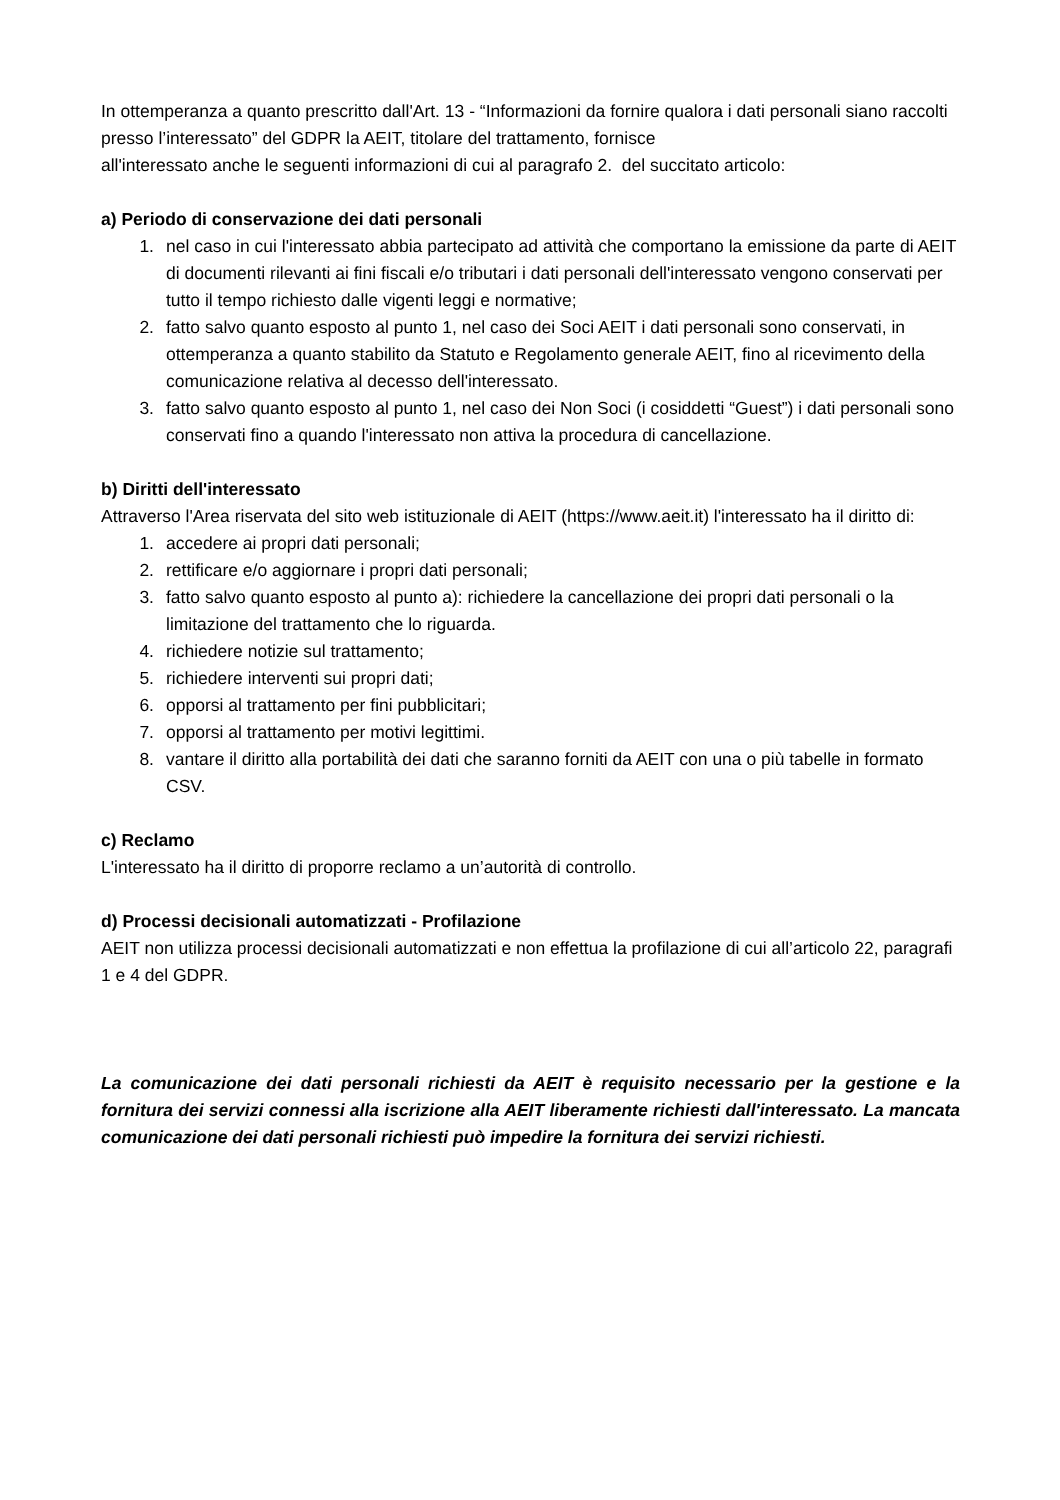In ottemperanza a quanto prescritto dall'Art. 13 - “Informazioni da fornire qualora i dati personali siano raccolti presso l’interessato” del GDPR la AEIT, titolare del trattamento, fornisce
all'interessato anche le seguenti informazioni di cui al paragrafo 2. del succitato articolo:
a) Periodo di conservazione dei dati personali
1. nel caso in cui l'interessato abbia partecipato ad attività che comportano la emissione da parte di AEIT di documenti rilevanti ai fini fiscali e/o tributari i dati personali dell'interessato vengono conservati per tutto il tempo richiesto dalle vigenti leggi e normative;
2. fatto salvo quanto esposto al punto 1, nel caso dei Soci AEIT i dati personali sono conservati, in ottemperanza a quanto stabilito da Statuto e Regolamento generale AEIT, fino al ricevimento della comunicazione relativa al decesso dell'interessato.
3. fatto salvo quanto esposto al punto 1, nel caso dei Non Soci (i cosiddetti “Guest”) i dati personali sono conservati fino a quando l'interessato non attiva la procedura di cancellazione.
b) Diritti dell'interessato
Attraverso l'Area riservata del sito web istituzionale di AEIT (https://www.aeit.it) l'interessato ha il diritto di:
1. accedere ai propri dati personali;
2. rettificare e/o aggiornare i propri dati personali;
3. fatto salvo quanto esposto al punto a): richiedere la cancellazione dei propri dati personali o la limitazione del trattamento che lo riguarda.
4. richiedere notizie sul trattamento;
5. richiedere interventi sui propri dati;
6. opporsi al trattamento per fini pubblicitari;
7. opporsi al trattamento per motivi legittimi.
8. vantare il diritto alla portabilità dei dati che saranno forniti da AEIT con una o più tabelle in formato CSV.
c) Reclamo
L'interessato ha il diritto di proporre reclamo a un’autorità di controllo.
d) Processi decisionali automatizzati - Profilazione
AEIT non utilizza processi decisionali automatizzati e non effettua la profilazione di cui all’articolo 22, paragrafi 1 e 4 del GDPR.
La comunicazione dei dati personali richiesti da AEIT è requisito necessario per la gestione e la fornitura dei servizi connessi alla iscrizione alla AEIT liberamente richiesti dall'interessato. La mancata comunicazione dei dati personali richiesti può impedire la fornitura dei servizi richiesti.